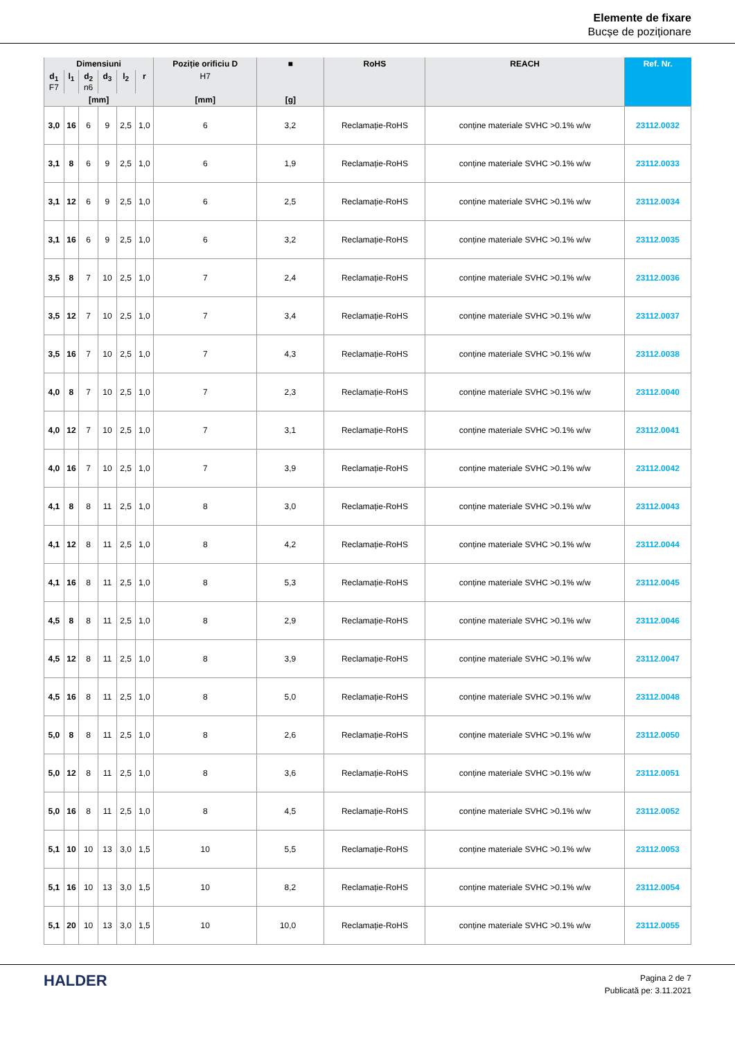Elemente de fixare
Bucșe de poziționare
| Dimensiuni | | | | | | Poziție orificiu D | ■ | RoHS | REACH | Ref. Nr. |
| --- | --- | --- | --- | --- | --- | --- | --- | --- | --- | --- |
| d<sub>1</sub> F7 | l<sub>1</sub> | d<sub>2</sub> n6 | d<sub>3</sub> | l<sub>2</sub> | r | H7 | | | | |
| [mm] | | | | | | [mm] | [g] | | | |
| 3,0 | 16 | 6 | 9 | 2,5 | 1,0 | 6 | 3,2 | Reclamație-RoHS | conține materiale SVHC >0.1% w/w | 23112.0032 |
| 3,1 | 8 | 6 | 9 | 2,5 | 1,0 | 6 | 1,9 | Reclamație-RoHS | conține materiale SVHC >0.1% w/w | 23112.0033 |
| 3,1 | 12 | 6 | 9 | 2,5 | 1,0 | 6 | 2,5 | Reclamație-RoHS | conține materiale SVHC >0.1% w/w | 23112.0034 |
| 3,1 | 16 | 6 | 9 | 2,5 | 1,0 | 6 | 3,2 | Reclamație-RoHS | conține materiale SVHC >0.1% w/w | 23112.0035 |
| 3,5 | 8 | 7 | 10 | 2,5 | 1,0 | 7 | 2,4 | Reclamație-RoHS | conține materiale SVHC >0.1% w/w | 23112.0036 |
| 3,5 | 12 | 7 | 10 | 2,5 | 1,0 | 7 | 3,4 | Reclamație-RoHS | conține materiale SVHC >0.1% w/w | 23112.0037 |
| 3,5 | 16 | 7 | 10 | 2,5 | 1,0 | 7 | 4,3 | Reclamație-RoHS | conține materiale SVHC >0.1% w/w | 23112.0038 |
| 4,0 | 8 | 7 | 10 | 2,5 | 1,0 | 7 | 2,3 | Reclamație-RoHS | conține materiale SVHC >0.1% w/w | 23112.0040 |
| 4,0 | 12 | 7 | 10 | 2,5 | 1,0 | 7 | 3,1 | Reclamație-RoHS | conține materiale SVHC >0.1% w/w | 23112.0041 |
| 4,0 | 16 | 7 | 10 | 2,5 | 1,0 | 7 | 3,9 | Reclamație-RoHS | conține materiale SVHC >0.1% w/w | 23112.0042 |
| 4,1 | 8 | 8 | 11 | 2,5 | 1,0 | 8 | 3,0 | Reclamație-RoHS | conține materiale SVHC >0.1% w/w | 23112.0043 |
| 4,1 | 12 | 8 | 11 | 2,5 | 1,0 | 8 | 4,2 | Reclamație-RoHS | conține materiale SVHC >0.1% w/w | 23112.0044 |
| 4,1 | 16 | 8 | 11 | 2,5 | 1,0 | 8 | 5,3 | Reclamație-RoHS | conține materiale SVHC >0.1% w/w | 23112.0045 |
| 4,5 | 8 | 8 | 11 | 2,5 | 1,0 | 8 | 2,9 | Reclamație-RoHS | conține materiale SVHC >0.1% w/w | 23112.0046 |
| 4,5 | 12 | 8 | 11 | 2,5 | 1,0 | 8 | 3,9 | Reclamație-RoHS | conține materiale SVHC >0.1% w/w | 23112.0047 |
| 4,5 | 16 | 8 | 11 | 2,5 | 1,0 | 8 | 5,0 | Reclamație-RoHS | conține materiale SVHC >0.1% w/w | 23112.0048 |
| 5,0 | 8 | 8 | 11 | 2,5 | 1,0 | 8 | 2,6 | Reclamație-RoHS | conține materiale SVHC >0.1% w/w | 23112.0050 |
| 5,0 | 12 | 8 | 11 | 2,5 | 1,0 | 8 | 3,6 | Reclamație-RoHS | conține materiale SVHC >0.1% w/w | 23112.0051 |
| 5,0 | 16 | 8 | 11 | 2,5 | 1,0 | 8 | 4,5 | Reclamație-RoHS | conține materiale SVHC >0.1% w/w | 23112.0052 |
| 5,1 | 10 | 10 | 13 | 3,0 | 1,5 | 10 | 5,5 | Reclamație-RoHS | conține materiale SVHC >0.1% w/w | 23112.0053 |
| 5,1 | 16 | 10 | 13 | 3,0 | 1,5 | 10 | 8,2 | Reclamație-RoHS | conține materiale SVHC >0.1% w/w | 23112.0054 |
| 5,1 | 20 | 10 | 13 | 3,0 | 1,5 | 10 | 10,0 | Reclamație-RoHS | conține materiale SVHC >0.1% w/w | 23112.0055 |
HALDER
Pagina 2 de 7
Publicată pe: 3.11.2021